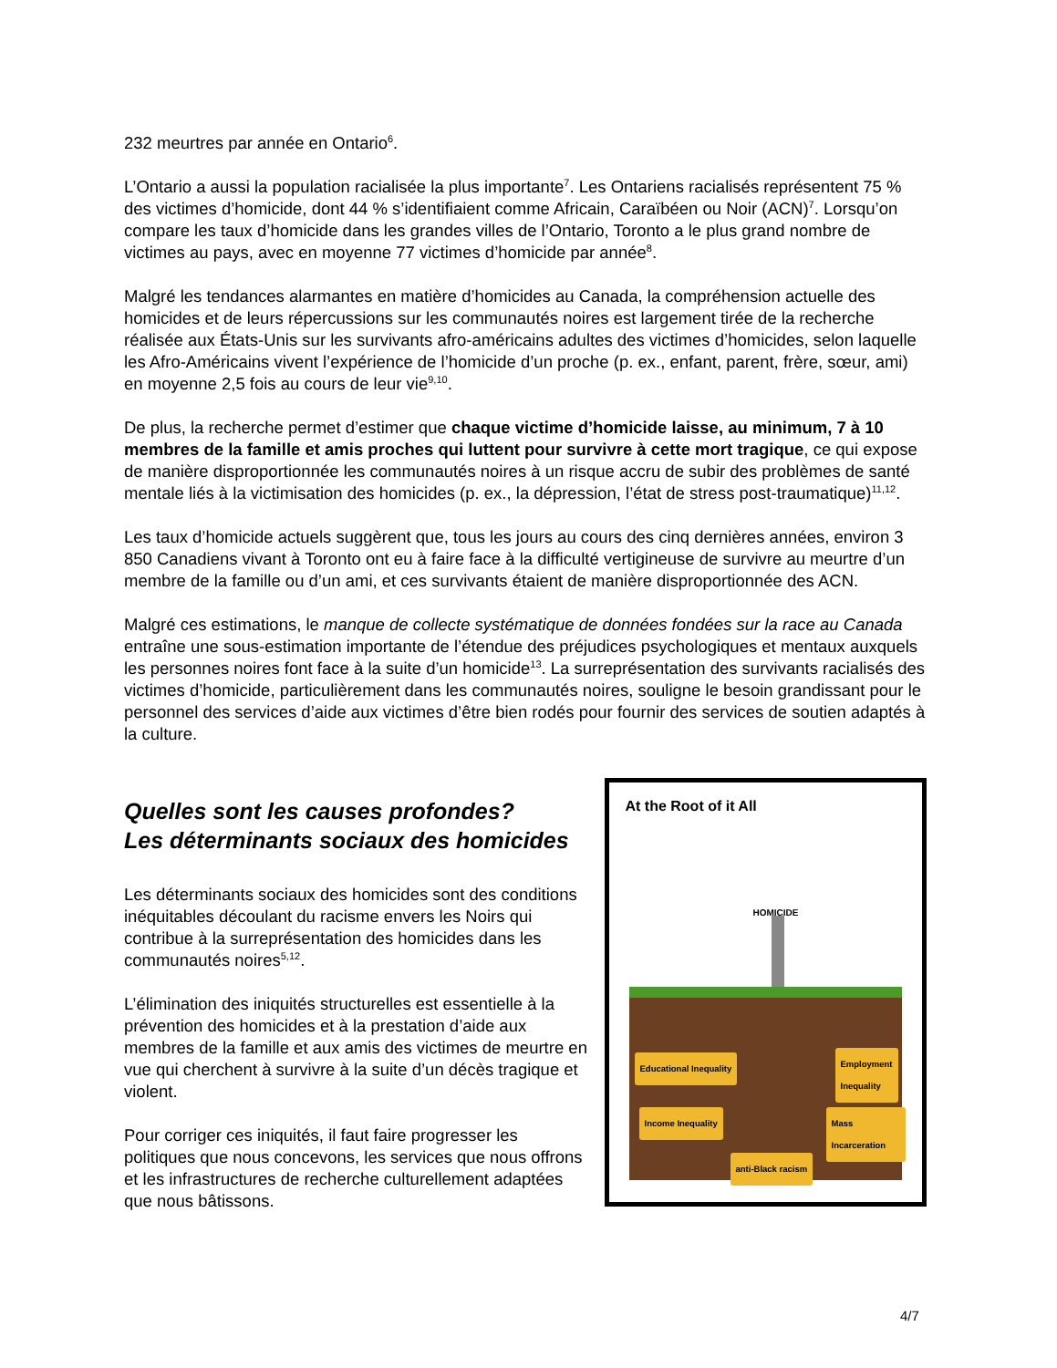232 meurtres par année en Ontario<sup>6</sup>.
L’Ontario a aussi la population racialisée la plus importante<sup>7</sup>. Les Ontariens racialisés représentent 75 % des victimes d’homicide, dont 44 % s’identifiaient comme Africain, Caraïbéen ou Noir (ACN)<sup>7</sup>. Lorsqu’on compare les taux d’homicide dans les grandes villes de l’Ontario, Toronto a le plus grand nombre de victimes au pays, avec en moyenne 77 victimes d’homicide par année<sup>8</sup>.
Malgré les tendances alarmantes en matière d’homicides au Canada, la compréhension actuelle des homicides et de leurs répercussions sur les communautés noires est largement tirée de la recherche réalisée aux États-Unis sur les survivants afro-américains adultes des victimes d’homicides, selon laquelle les Afro-Américains vivent l’expérience de l’homicide d’un proche (p. ex., enfant, parent, frère, sœur, ami) en moyenne 2,5 fois au cours de leur vie<sup>9,10</sup>.
De plus, la recherche permet d’estimer que chaque victime d’homicide laisse, au minimum, 7 à 10 membres de la famille et amis proches qui luttent pour survivre à cette mort tragique, ce qui expose de manière disproportionnée les communautés noires à un risque accru de subir des problèmes de santé mentale liés à la victimisation des homicides (p. ex., la dépression, l’état de stress post-traumatique)<sup>11,12</sup>.
Les taux d’homicide actuels suggèrent que, tous les jours au cours des cinq dernières années, environ 3 850 Canadiens vivant à Toronto ont eu à faire face à la difficulté vertigineuse de survivre au meurtre d’un membre de la famille ou d’un ami, et ces survivants étaient de manière disproportionnée des ACN.
Malgré ces estimations, le manque de collecte systématique de données fondées sur la race au Canada entraîne une sous-estimation importante de l’étendue des préjudices psychologiques et mentaux auxquels les personnes noires font face à la suite d’un homicide<sup>13</sup>. La surreprésentation des survivants racialisés des victimes d’homicide, particulièrement dans les communautés noires, souligne le besoin grandissant pour le personnel des services d’aide aux victimes d’être bien rodés pour fournir des services de soutien adaptés à la culture.
Quelles sont les causes profondes?
Les déterminants sociaux des homicides
Les déterminants sociaux des homicides sont des conditions inéquitables découlant du racisme envers les Noirs qui contribue à la surreprésentation des homicides dans les communautés noires<sup>5,12</sup>.
L’élimination des iniquités structurelles est essentielle à la prévention des homicides et à la prestation d’aide aux membres de la famille et aux amis des victimes de meurtre en vue qui cherchent à survivre à la suite d’un décès tragique et violent.
Pour corriger ces iniquités, il faut faire progresser les politiques que nous concevons, les services que nous offrons et les infrastructures de recherche culturellement adaptées que nous bâtissons.
At the Root of it All
HOMICIDE
Educational Inequality
Employment
Inequality
Income Inequality Mass Incarceration
anti-Black racism
4/7